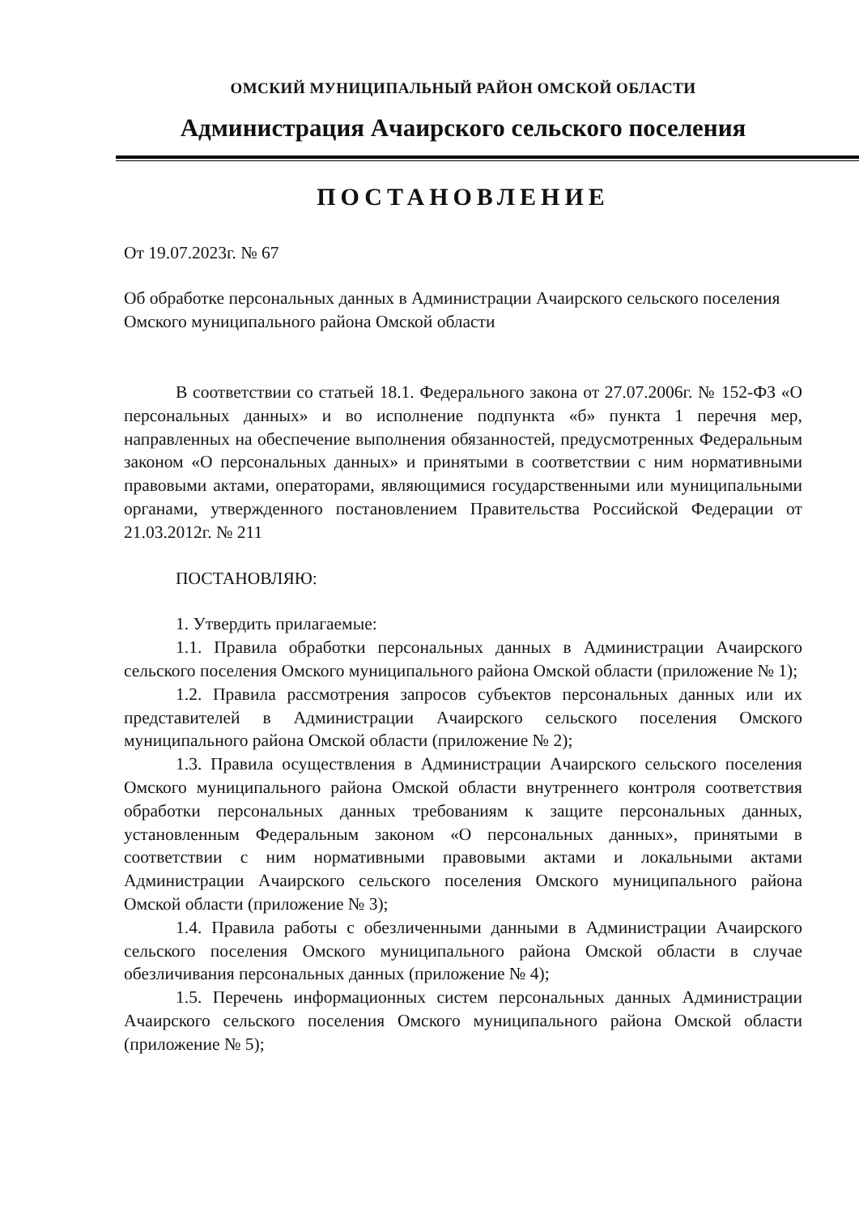ОМСКИЙ МУНИЦИПАЛЬНЫЙ РАЙОН ОМСКОЙ ОБЛАСТИ
Администрация Ачаирского сельского поселения
ПОСТАНОВЛЕНИЕ
От 19.07.2023г. № 67
Об обработке персональных данных в Администрации Ачаирского сельского поселения Омского муниципального района Омской области
В соответствии со статьей 18.1. Федерального закона от 27.07.2006г. № 152-ФЗ «О персональных данных» и во исполнение подпункта «б» пункта 1 перечня мер, направленных на обеспечение выполнения обязанностей, предусмотренных Федеральным законом «О персональных данных» и принятыми в соответствии с ним нормативными правовыми актами, операторами, являющимися государственными или муниципальными органами, утвержденного постановлением Правительства Российской Федерации от 21.03.2012г. № 211
ПОСТАНОВЛЯЮ:
1. Утвердить прилагаемые:
1.1. Правила обработки персональных данных в Администрации Ачаирского сельского поселения Омского муниципального района Омской области (приложение № 1);
1.2. Правила рассмотрения запросов субъектов персональных данных или их представителей в Администрации Ачаирского сельского поселения Омского муниципального района Омской области (приложение № 2);
1.3. Правила осуществления в Администрации Ачаирского сельского поселения Омского муниципального района Омской области внутреннего контроля соответствия обработки персональных данных требованиям к защите персональных данных, установленным Федеральным законом «О персональных данных», принятыми в соответствии с ним нормативными правовыми актами и локальными актами Администрации Ачаирского сельского поселения Омского муниципального района Омской области (приложение № 3);
1.4. Правила работы с обезличенными данными в Администрации Ачаирского сельского поселения Омского муниципального района Омской области в случае обезличивания персональных данных (приложение № 4);
1.5. Перечень информационных систем персональных данных Администрации Ачаирского сельского поселения Омского муниципального района Омской области (приложение № 5);